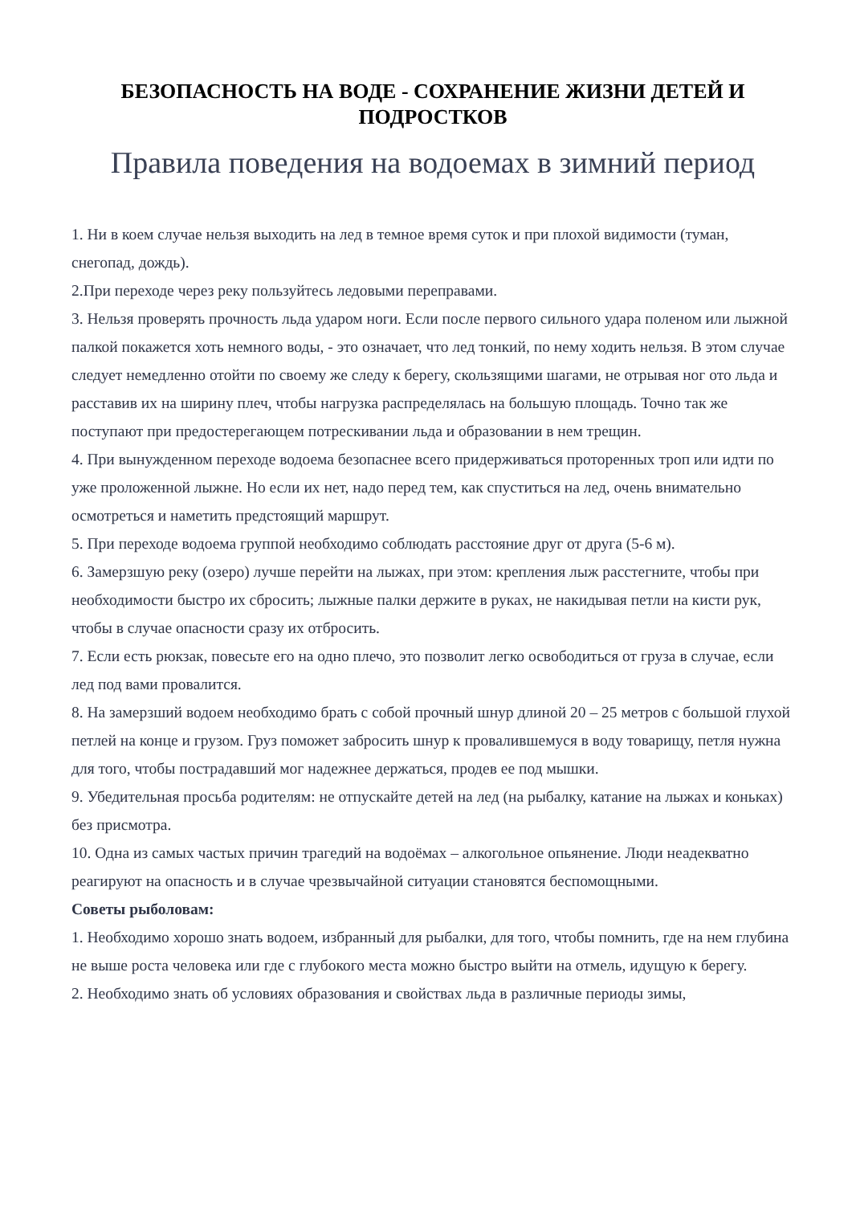БЕЗОПАСНОСТЬ НА ВОДЕ - СОХРАНЕНИЕ ЖИЗНИ ДЕТЕЙ И ПОДРОСТКОВ
Правила поведения на водоемах в зимний период
1. Ни в коем случае нельзя выходить на лед в темное время суток и при плохой видимости (туман, снегопад, дождь).
2.При переходе через реку пользуйтесь ледовыми переправами.
3. Нельзя проверять прочность льда ударом ноги. Если после первого сильного удара поленом или лыжной палкой покажется хоть немного воды, - это означает, что лед тонкий, по нему ходить нельзя. В этом случае следует немедленно отойти по своему же следу к берегу, скользящими шагами, не отрывая ног ото льда и расставив их на ширину плеч, чтобы нагрузка распределялась на большую площадь. Точно так же поступают при предостерегающем потрескивании льда и образовании в нем трещин.
4. При вынужденном переходе водоема безопаснее всего придерживаться проторенных троп или идти по уже проложенной лыжне. Но если их нет, надо перед тем, как спуститься на лед, очень внимательно осмотреться и наметить предстоящий маршрут.
5. При переходе водоема группой необходимо соблюдать расстояние друг от друга (5-6 м).
6. Замерзшую реку (озеро) лучше перейти на лыжах, при этом: крепления лыж расстегните, чтобы при необходимости быстро их сбросить; лыжные палки держите в руках, не накидывая петли на кисти рук, чтобы в случае опасности сразу их отбросить.
7. Если есть рюкзак, повесьте его на одно плечо, это позволит легко освободиться от груза в случае, если лед под вами провалится.
8. На замерзший водоем необходимо брать с собой прочный шнур длиной 20 – 25 метров с большой глухой петлей на конце и грузом. Груз поможет забросить шнур к провалившемуся в воду товарищу, петля нужна для того, чтобы пострадавший мог надежнее держаться, продев ее под мышки.
9. Убедительная просьба родителям: не отпускайте детей на лед (на рыбалку, катание на лыжах и коньках) без присмотра.
10. Одна из самых частых причин трагедий на водоёмах – алкогольное опьянение. Люди неадекватно реагируют на опасность и в случае чрезвычайной ситуации становятся беспомощными.
Советы рыболовам:
1. Необходимо хорошо знать водоем, избранный для рыбалки, для того, чтобы помнить, где на нем глубина не выше роста человека или где с глубокого места можно быстро выйти на отмель, идущую к берегу.
2. Необходимо знать об условиях образования и свойствах льда в различные периоды зимы,